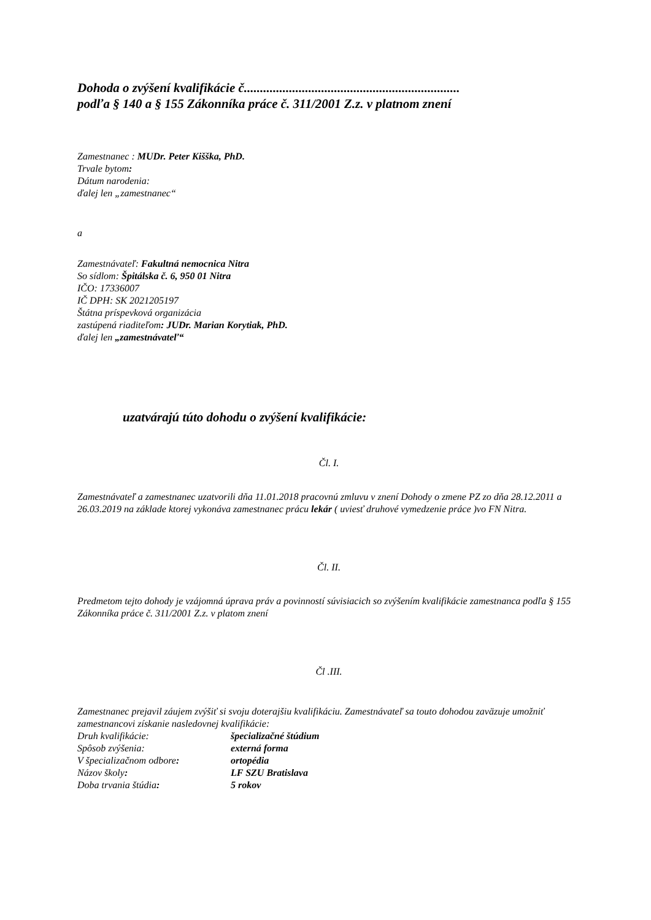Dohoda o zvýšení kvalifikácie č...................................................................
podľa § 140 a § 155 Zákonníka práce č. 311/2001 Z.z. v platnom znení
Zamestnanec : MUDr. Peter Kišška, PhD.
Trvale bytom:
Dátum narodenia:
ďalej len „zamestnanec“
a
Zamestnávateľ: Fakultná nemocnica Nitra
So sídlom: Špitálska č. 6, 950 01 Nitra
IČO: 17336007
IČ DPH: SK 2021205197
Štátna príspevková organizácia
zastúpená riaditeľom: JUDr. Marian Korytiak, PhD.
ďalej len „zamestnávateľ“
uzatvárajú túto dohodu o zvýšení kvalifikácie:
Čl. I.
Zamestnávateľ a zamestnanec uzatvorili dňa 11.01.2018 pracovnú zmluvu v znení Dohody o zmene PZ zo dňa 28.12.2011 a 26.03.2019 na základe ktorej vykonáva zamestnanec prácu lekár ( uviesť druhové vymedzenie práce )vo FN Nitra.
Čl. II.
Predmetom tejto dohody je vzájomná úprava práv a povinností súvisiacich so zvýšením kvalifikácie zamestnanca podľa § 155 Zákonníka práce č. 311/2001 Z.z. v platom znení
Čl .III.
Zamestnanec prejavil záujem zvýšiť si svoju doterajšiu kvalifikáciu. Zamestnávateľ sa touto dohodou zaväzuje umožniť zamestnancovi získanie nasledovnej kvalifikácie:
Druh kvalifikácie: špecializačné štúdium
Spôsob zvýšenia: externá forma
V špecializačnom odbore: ortopédia
Názov školy: LF SZU Bratislava
Doba trvania štúdia: 5 rokov